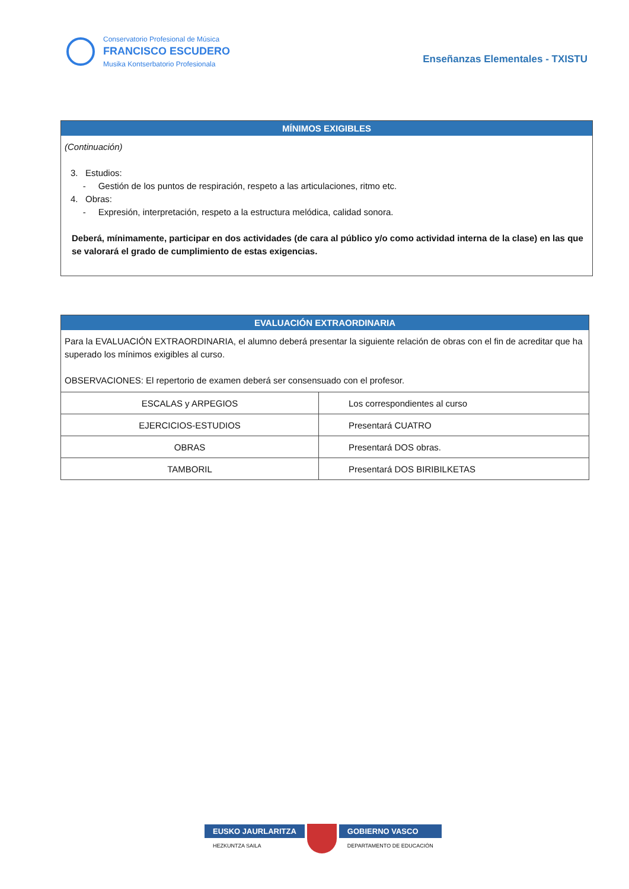Conservatorio Profesional de Música
FRANCISCO ESCUDERO
Musika Kontserbatorio Profesionala
Enseñanzas Elementales - TXISTU
MÍNIMOS EXIGIBLES
(Continuación)
3. Estudios:
- Gestión de los puntos de respiración, respeto a las articulaciones, ritmo etc.
4. Obras:
- Expresión, interpretación, respeto a la estructura melódica, calidad sonora.
Deberá, mínimamente, participar en dos actividades (de cara al público y/o como actividad interna de la clase) en las que se valorará el grado de cumplimiento de estas exigencias.
EVALUACIÓN EXTRAORDINARIA
Para la EVALUACIÓN EXTRAORDINARIA, el alumno deberá presentar la siguiente relación de obras con el fin de acreditar que ha superado los mínimos exigibles al curso.
OBSERVACIONES: El repertorio de examen deberá ser consensuado con el profesor.
| ESCALAS y ARPEGIOS | Los correspondientes al curso |
| EJERCICIOS-ESTUDIOS | Presentará CUATRO |
| OBRAS | Presentará DOS obras. |
| TAMBORIL | Presentará DOS BIRIBILKETAS |
EUSKO JAURLARITZA
HEZKUNTZA SAILA
GOBIERNO VASCO
DEPARTAMENTO DE EDUCACIÓN